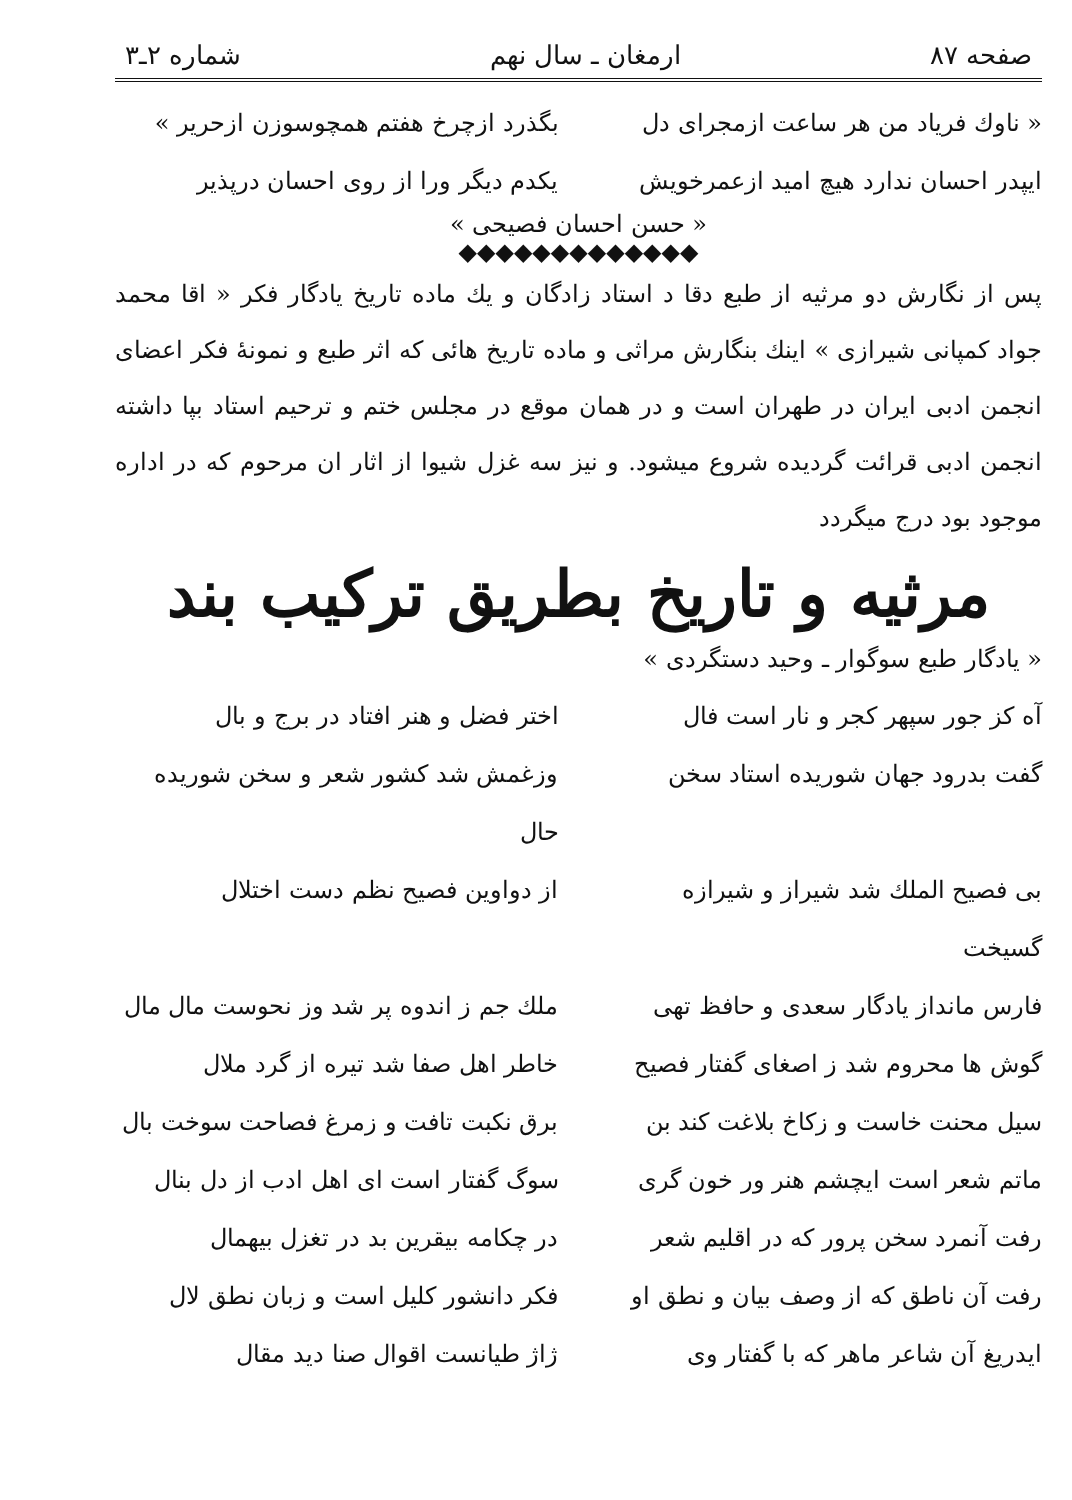صفحه ۸۷ ارمغان ـ سال نهم شماره ۲ـ۳
« ناوك فرياد من هر ساعت ازمجراى دل
بگذرد ازچرخ هفتم همچوسوزن ازحرير »
ايپدر احسان ندارد هيچ اميد ازعمرخويش
يكدم ديگر ورا از روى احسان درپذير
« حسن احسان فصيحى »
◆◆◆◆◆◆◆◆◆◆◆◆◆
پس از نگارش دو مرثيه از طبع دقا د استاد زادگان و يك ماده تاريخ يادگار فكر « اقا محمد جواد كمپانى شيرازى » اينك بنگارش مراثى و ماده تاريخ هائى كه اثر طبع و نمونهٔ فكر اعضاى انجمن ادبى ايران در طهران است و در همان موقع در مجلس ختم و ترحيم استاد بپا داشته انجمن ادبى قرائت گرديده شروع ميشود. و نيز سه غزل شيوا از اثار ان مرحوم كه در اداره موجود بود درج ميگردد
مرثيه و تاريخ بطريق تركيب بند
« يادگار طبع سوگوار ـ وحيد دستگردى »
آه كز جور سپهر كجر و نار است فال
اختر فضل و هنر افتاد در برج و بال
گفت بدرود جهان شوريده استاد سخن
وزغمش شد كشور شعر و سخن شوريده حال
بى فصيح الملك شد شيراز و شيرازه گسيخت
از دواوين فصيح نظم دست اختلال
فارس مانداز يادگار سعدى و حافظ تهى
ملك جم ز اندوه پر شد وز نحوست مال مال
گوش ها محروم شد ز اصغاى گفتار فصيح
خاطر اهل صفا شد تيره از گرد ملال
سيل محنت خاست و زكاخ بلاغت كند بن
برق نكبت تافت و زمرغ فصاحت سوخت بال
ماتم شعر است ايچشم هنر ور خون گرى
سوگ گفتار است اى اهل ادب از دل بنال
رفت آنمرد سخن پرور كه در اقليم شعر
در چكامه بيقرين بد در تغزل بيهمال
رفت آن ناطق كه از وصف بيان و نطق او
فكر دانشور كليل است و زبان نطق لال
ايدريغ آن شاعر ماهر كه با گفتار وى
ژاژ طيانست اقوال صنا ديد مقال